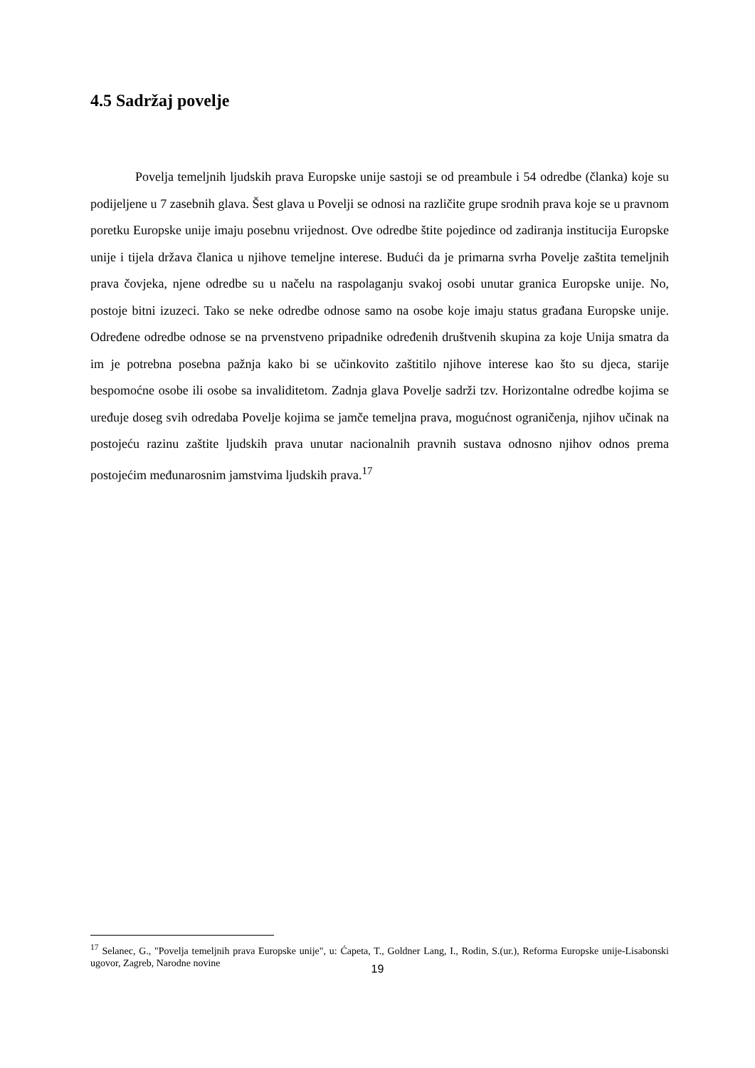4.5 Sadržaj povelje
Povelja temeljnih ljudskih prava Europske unije sastoji se od preambule i 54 odredbe (članka) koje su podijeljene u 7 zasebnih glava. Šest glava u Povelji se odnosi na različite grupe srodnih prava koje se u pravnom poretku Europske unije imaju posebnu vrijednost. Ove odredbe štite pojedince od zadiranja institucija Europske unije i tijela država članica u njihove temeljne interese. Budući da je primarna svrha Povelje zaštita temeljnih prava čovjeka, njene odredbe su u načelu na raspolaganju svakoj osobi unutar granica Europske unije. No, postoje bitni izuzeci. Tako se neke odredbe odnose samo na osobe koje imaju status građana Europske unije. Određene odredbe odnose se na prvenstveno pripadnike određenih društvenih skupina za koje Unija smatra da im je potrebna posebna pažnja kako bi se učinkovito zaštitilo njihove interese kao što su djeca, starije bespomoćne osobe ili osobe sa invaliditetom. Zadnja glava Povelje sadrži tzv. Horizontalne odredbe kojima se uređuje doseg svih odredaba Povelje kojima se jamče temeljna prava, mogućnost ograničenja, njihov učinak na postojeću razinu zaštite ljudskih prava unutar nacionalnih pravnih sustava odnosno njihov odnos prema postojećim međunarosnim jamstvima ljudskih prava.<sup>17</sup>
<sup>17</sup> Selanec, G., "Povelja temeljnih prava Europske unije", u: Ćapeta, T., Goldner Lang, I., Rodin, S.(ur.), Reforma Europske unije-Lisabonski ugovor, Zagreb, Narodne novine
19